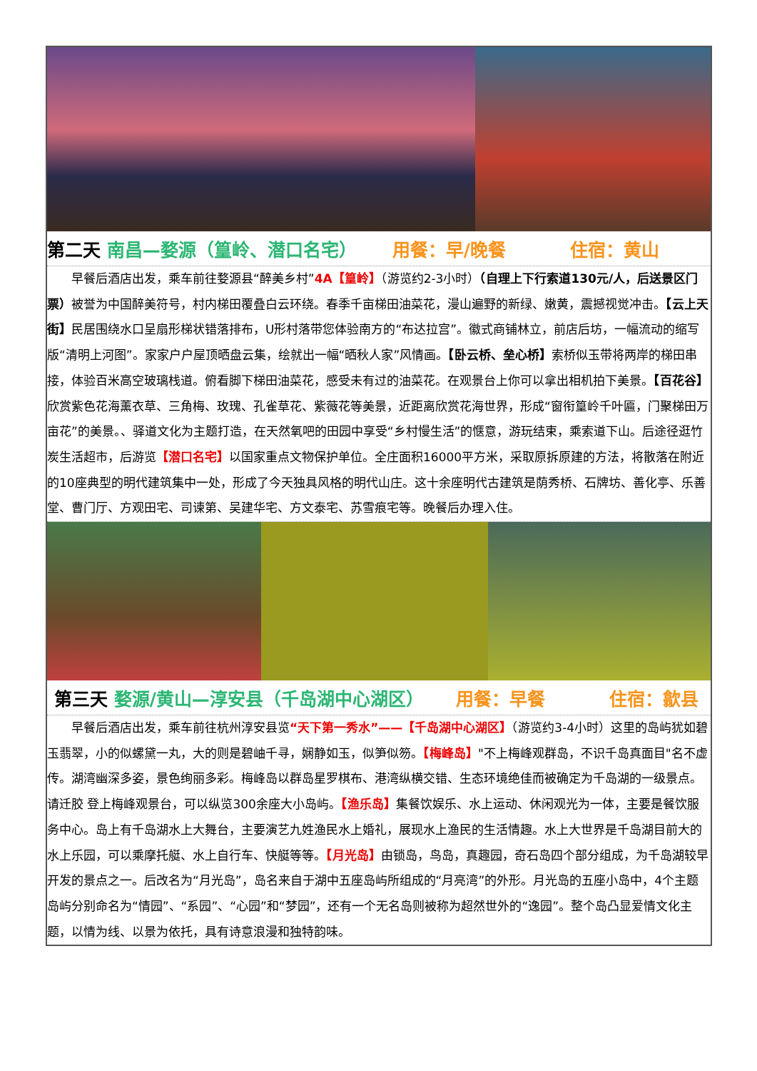第二天 南昌—婺源（篁岭、潜口名宅） 用餐：早/晚餐 住宿：黄山
早餐后酒店出发，乘车前往婺源县“醉美乡村”4A【篁岭】（游览约2-3小时）（自理上下行索道130元/人，后送景区门票）被誉为中国醉美符号，村内梯田覆叠白云环绕。春季千亩梯田油菜花，漫山遍野的新绿、嫩黄，震撼视觉冲击。【云上天街】民居围绕水口呈扇形梯状错落排布，U形村落带您体验南方的“布达拉宫”。徽式商铺林立，前店后坊，一幅流动的缩写版“清明上河图”。家家户户屋顶晒盘云集，绘就出一幅“晒秋人家”风情画。【卧云桥、垒心桥】索桥似玉带将两岸的梯田串接，体验百米高空玻璃栈道。俯看脚下梯田油菜花，感受未有过的油菜花。在观景台上你可以拿出相机拍下美景。【百花谷】欣赏紫色花海薰衣草、三角梅、玫瑰、孔雀草花、紫薇花等美景，近距离欣赏花海世界，形成“窗衔篁岭千叶匾，门聚梯田万亩花”的美景。、驿道文化为主题打造，在天然氧吧的田园中享受“乡村慢生活”的惬意，游玩结束，乘索道下山。后途径逛竹炭生活超市，后游览【潜口名宅】以国家重点文物保护单位。全庄面积16000平方米，采取原拆原建的方法，将散落在附近的10座典型的明代建筑集中一处，形成了今天独具风格的明代山庄。这十余座明代古建筑是荫秀桥、石牌坊、善化亭、乐善堂、曹门厅、方观田宅、司谏第、吴建华宅、方文泰宅、苏雪痕宅等。晚餐后办理入住。
第三天 婺源/黄山—淳安县（千岛湖中心湖区） 用餐：早餐 住宿：歙县
早餐后酒店出发，乘车前往杭州淳安县览“天下第一秀水”——【千岛湖中心湖区】（游览约3-4小时）这里的岛屿犹如碧玉翡翠，小的似螺黛一丸，大的则是碧岫千寻，娴静如玉，似笋似笏。【梅峰岛】"不上梅峰观群岛，不识千岛真面目"名不虚传。湖湾幽深多姿，景色绚丽多彩。梅峰岛以群岛星罗棋布、港湾纵横交错、生态环境绝佳而被确定为千岛湖的一级景点。请迁胶 登上梅峰观景台，可以纵览300余座大小岛屿。【渔乐岛】集餐饮娱乐、水上运动、休闲观光为一体，主要是餐饮服务中心。岛上有千岛湖水上大舞台，主要演艺九姓渔民水上婚礼，展现水上渔民的生活情趣。水上大世界是千岛湖目前大的水上乐园，可以乘摩托艇、水上自行车、快艇等等。【月光岛】由锁岛，鸟岛，真趣园，奇石岛四个部分组成，为千岛湖较早开发的景点之一。后改名为“月光岛”，岛名来自于湖中五座岛屿所组成的“月亮湾”的外形。月光岛的五座小岛中，4个主题岛屿分别命名为“情园”、“系园”、“心园”和“梦园”，还有一个无名岛则被称为超然世外的“逸园”。整个岛凸显爱情文化主题，以情为线、以景为依托，具有诗意浪漫和独特韵味。